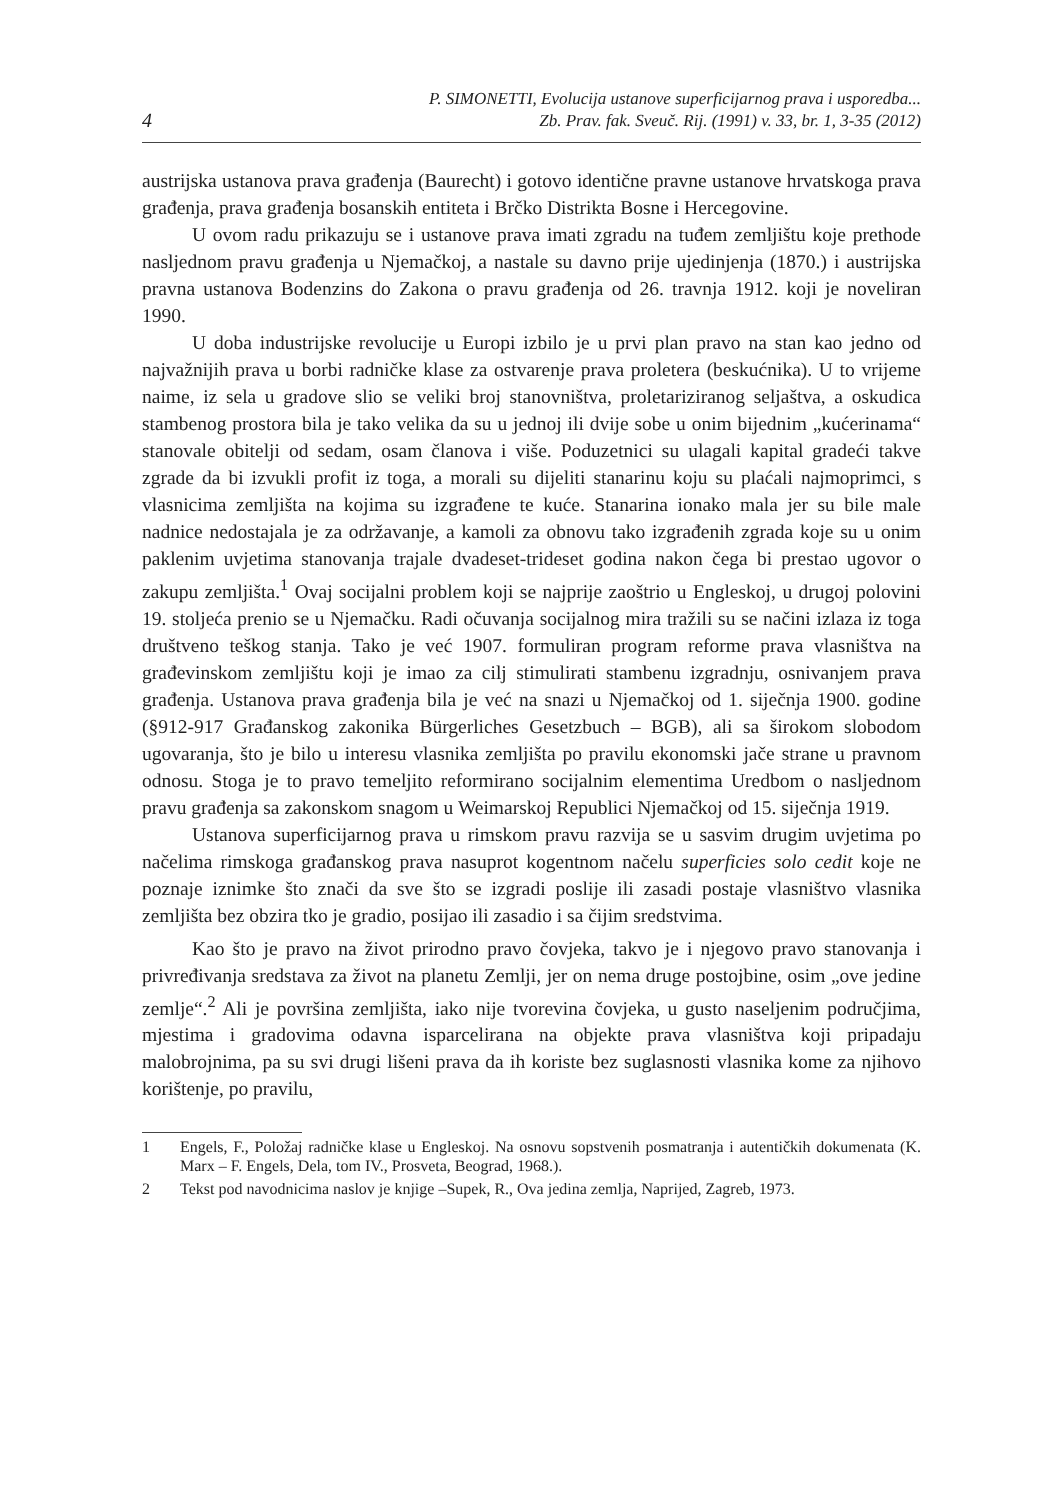4
P. SIMONETTI, Evolucija ustanove superficijarnog prava i usporedba...
Zb. Prav. fak. Sveuč. Rij. (1991) v. 33, br. 1, 3-35 (2012)
austrijska ustanova prava građenja (Baurecht) i gotovo identične pravne ustanove hrvatskoga prava građenja, prava građenja bosanskih entiteta i Brčko Distrikta Bosne i Hercegovine.
U ovom radu prikazuju se i ustanove prava imati zgradu na tuđem zemljištu koje prethode nasljednom pravu građenja u Njemačkoj, a nastale su davno prije ujedinjenja (1870.) i austrijska pravna ustanova Bodenzins do Zakona o pravu građenja od 26. travnja 1912. koji je noveliran 1990.
U doba industrijske revolucije u Europi izbilo je u prvi plan pravo na stan kao jedno od najvažnijih prava u borbi radničke klase za ostvarenje prava proletera (beskućnika). U to vrijeme naime, iz sela u gradove slio se veliki broj stanovništva, proletariziranog seljaštva, a oskudica stambenog prostora bila je tako velika da su u jednoj ili dvije sobe u onim bijednim „kućerinama“ stanovale obitelji od sedam, osam članova i više. Poduzetnici su ulagali kapital gradeći takve zgrade da bi izvukli profit iz toga, a morali su dijeliti stanarinu koju su plaćali najmoprimci, s vlasnicima zemljišta na kojima su izgrađene te kuće. Stanarina ionako mala jer su bile male nadnice nedostajala je za održavanje, a kamoli za obnovu tako izgrađenih zgrada koje su u onim paklenim uvjetima stanovanja trajale dvadeset-trideset godina nakon čega bi prestao ugovor o zakupu zemljišta.<sup>1</sup> Ovaj socijalni problem koji se najprije zaoštrio u Engleskoj, u drugoj polovini 19. stoljeća prenio se u Njemačku. Radi očuvanja socijalnog mira tražili su se načini izlaza iz toga društveno teškog stanja. Tako je već 1907. formuliran program reforme prava vlasništva na građevinskom zemljištu koji je imao za cilj stimulirati stambenu izgradnju, osnivanjem prava građenja. Ustanova prava građenja bila je već na snazi u Njemačkoj od 1. siječnja 1900. godine (§912-917 Građanskog zakonika Bürgerliches Gesetzbuch – BGB), ali sa širokom slobodom ugovaranja, što je bilo u interesu vlasnika zemljišta po pravilu ekonomski jače strane u pravnom odnosu. Stoga je to pravo temeljito reformirano socijalnim elementima Uredbom o nasljednom pravu građenja sa zakonskom snagom u Weimarskoj Republici Njemačkoj od 15. siječnja 1919.
Ustanova superficijarnog prava u rimskom pravu razvija se u sasvim drugim uvjetima po načelima rimskoga građanskog prava nasuprot kogentnom načelu superficies solo cedit koje ne poznaje iznimke što znači da sve što se izgradi poslije ili zasadi postaje vlasništvo vlasnika zemljišta bez obzira tko je gradio, posijao ili zasadio i sa čijim sredstvima.
Kao što je pravo na život prirodno pravo čovjeka, takvo je i njegovo pravo stanovanja i privređivanja sredstava za život na planetu Zemlji, jer on nema druge postojbine, osim „ove jedine zemlje“.<sup>2</sup> Ali je površina zemljišta, iako nije tvorevina čovjeka, u gusto naseljenim područjima, mjestima i gradovima odavna isparcelirana na objekte prava vlasništva koji pripadaju malobrojnima, pa su svi drugi lišeni prava da ih koriste bez suglasnosti vlasnika kome za njihovo korištenje, po pravilu,
1 Engels, F., Položaj radničke klase u Engleskoj. Na osnovu sopstvenih posmatranja i autentičkih dokumenata (K. Marx – F. Engels, Dela, tom IV., Prosveta, Beograd, 1968.).
2 Tekst pod navodnicima naslov je knjige –Supek, R., Ova jedina zemlja, Naprijed, Zagreb, 1973.